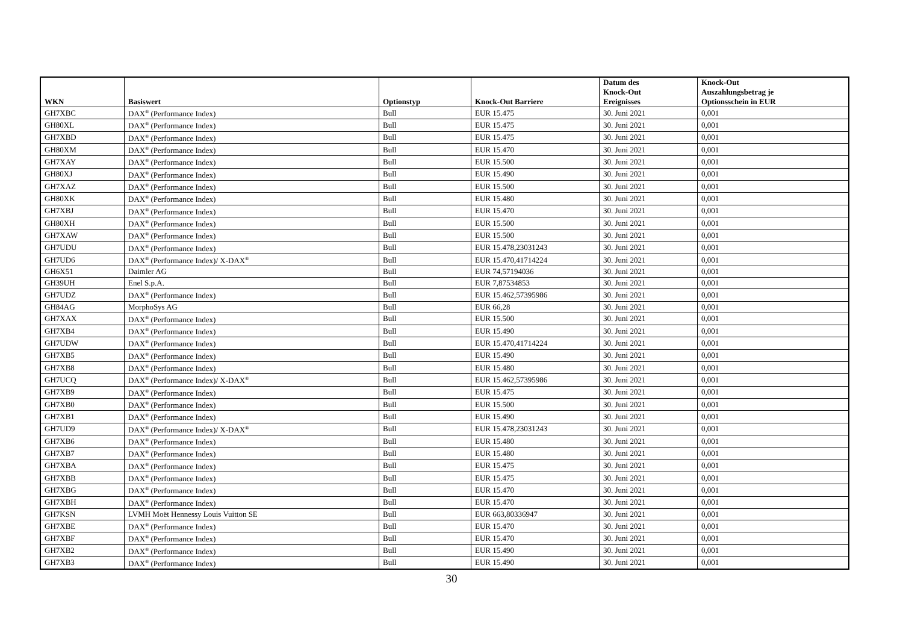| WKN | Basiswert | Optionstyp | Knock-Out Barriere | Datum des Knock-Out Ereignisses | Knock-Out Auszahlungsbetrag je Optionsschein in EUR |
| --- | --- | --- | --- | --- | --- |
| GH7XBC | DAX<sup>®</sup> (Performance Index) | Bull | EUR 15.475 | 30. Juni 2021 | 0,001 |
| GH80XL | DAX<sup>®</sup> (Performance Index) | Bull | EUR 15.475 | 30. Juni 2021 | 0,001 |
| GH7XBD | DAX<sup>®</sup> (Performance Index) | Bull | EUR 15.475 | 30. Juni 2021 | 0,001 |
| GH80XM | DAX<sup>®</sup> (Performance Index) | Bull | EUR 15.470 | 30. Juni 2021 | 0,001 |
| GH7XAY | DAX<sup>®</sup> (Performance Index) | Bull | EUR 15.500 | 30. Juni 2021 | 0,001 |
| GH80XJ | DAX<sup>®</sup> (Performance Index) | Bull | EUR 15.490 | 30. Juni 2021 | 0,001 |
| GH7XAZ | DAX<sup>®</sup> (Performance Index) | Bull | EUR 15.500 | 30. Juni 2021 | 0,001 |
| GH80XK | DAX<sup>®</sup> (Performance Index) | Bull | EUR 15.480 | 30. Juni 2021 | 0,001 |
| GH7XBJ | DAX<sup>®</sup> (Performance Index) | Bull | EUR 15.470 | 30. Juni 2021 | 0,001 |
| GH80XH | DAX<sup>®</sup> (Performance Index) | Bull | EUR 15.500 | 30. Juni 2021 | 0,001 |
| GH7XAW | DAX<sup>®</sup> (Performance Index) | Bull | EUR 15.500 | 30. Juni 2021 | 0,001 |
| GH7UDU | DAX<sup>®</sup> (Performance Index) | Bull | EUR 15.478,23031243 | 30. Juni 2021 | 0,001 |
| GH7UD6 | DAX<sup>®</sup> (Performance Index)/ X-DAX<sup>®</sup> | Bull | EUR 15.470,41714224 | 30. Juni 2021 | 0,001 |
| GH6X51 | Daimler AG | Bull | EUR 74,57194036 | 30. Juni 2021 | 0,001 |
| GH39UH | Enel S.p.A. | Bull | EUR 7,87534853 | 30. Juni 2021 | 0,001 |
| GH7UDZ | DAX<sup>®</sup> (Performance Index) | Bull | EUR 15.462,57395986 | 30. Juni 2021 | 0,001 |
| GH84AG | MorphoSys AG | Bull | EUR 66,28 | 30. Juni 2021 | 0,001 |
| GH7XAX | DAX<sup>®</sup> (Performance Index) | Bull | EUR 15.500 | 30. Juni 2021 | 0,001 |
| GH7XB4 | DAX<sup>®</sup> (Performance Index) | Bull | EUR 15.490 | 30. Juni 2021 | 0,001 |
| GH7UDW | DAX<sup>®</sup> (Performance Index) | Bull | EUR 15.470,41714224 | 30. Juni 2021 | 0,001 |
| GH7XB5 | DAX<sup>®</sup> (Performance Index) | Bull | EUR 15.490 | 30. Juni 2021 | 0,001 |
| GH7XB8 | DAX<sup>®</sup> (Performance Index) | Bull | EUR 15.480 | 30. Juni 2021 | 0,001 |
| GH7UCQ | DAX<sup>®</sup> (Performance Index)/ X-DAX<sup>®</sup> | Bull | EUR 15.462,57395986 | 30. Juni 2021 | 0,001 |
| GH7XB9 | DAX<sup>®</sup> (Performance Index) | Bull | EUR 15.475 | 30. Juni 2021 | 0,001 |
| GH7XB0 | DAX<sup>®</sup> (Performance Index) | Bull | EUR 15.500 | 30. Juni 2021 | 0,001 |
| GH7XB1 | DAX<sup>®</sup> (Performance Index) | Bull | EUR 15.490 | 30. Juni 2021 | 0,001 |
| GH7UD9 | DAX<sup>®</sup> (Performance Index)/ X-DAX<sup>®</sup> | Bull | EUR 15.478,23031243 | 30. Juni 2021 | 0,001 |
| GH7XB6 | DAX<sup>®</sup> (Performance Index) | Bull | EUR 15.480 | 30. Juni 2021 | 0,001 |
| GH7XB7 | DAX<sup>®</sup> (Performance Index) | Bull | EUR 15.480 | 30. Juni 2021 | 0,001 |
| GH7XBA | DAX<sup>®</sup> (Performance Index) | Bull | EUR 15.475 | 30. Juni 2021 | 0,001 |
| GH7XBB | DAX<sup>®</sup> (Performance Index) | Bull | EUR 15.475 | 30. Juni 2021 | 0,001 |
| GH7XBG | DAX<sup>®</sup> (Performance Index) | Bull | EUR 15.470 | 30. Juni 2021 | 0,001 |
| GH7XBH | DAX<sup>®</sup> (Performance Index) | Bull | EUR 15.470 | 30. Juni 2021 | 0,001 |
| GH7KSN | LVMH Moët Hennessy Louis Vuitton SE | Bull | EUR 663,80336947 | 30. Juni 2021 | 0,001 |
| GH7XBE | DAX<sup>®</sup> (Performance Index) | Bull | EUR 15.470 | 30. Juni 2021 | 0,001 |
| GH7XBF | DAX<sup>®</sup> (Performance Index) | Bull | EUR 15.470 | 30. Juni 2021 | 0,001 |
| GH7XB2 | DAX<sup>®</sup> (Performance Index) | Bull | EUR 15.490 | 30. Juni 2021 | 0,001 |
| GH7XB3 | DAX<sup>®</sup> (Performance Index) | Bull | EUR 15.490 | 30. Juni 2021 | 0,001 |
30